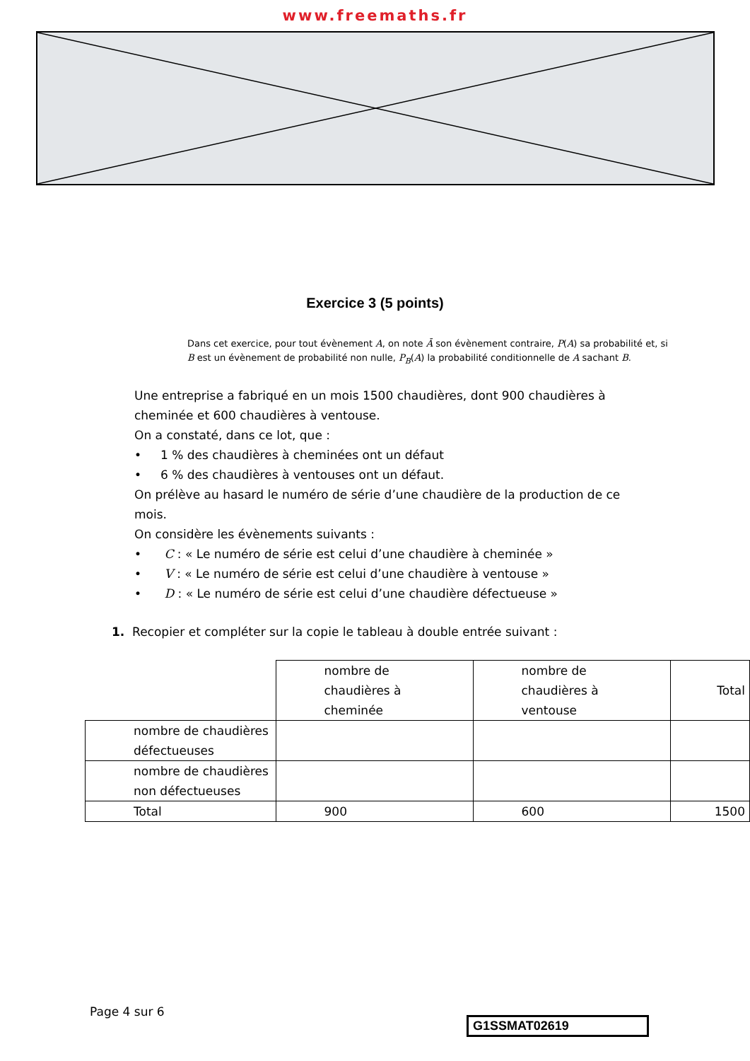www.freemaths.fr
Exercice 3 (5 points)
Dans cet exercice, pour tout évènement A, on note Ā son évènement contraire, P(A) sa probabilité et, si B est un évènement de probabilité non nulle, P<sub>B</sub>(A) la probabilité conditionnelle de A sachant B.
Une entreprise a fabriqué en un mois 1500 chaudières, dont 900 chaudières à cheminée et 600 chaudières à ventouse.
On a constaté, dans ce lot, que :
• 1 % des chaudières à cheminées ont un défaut
• 6 % des chaudières à ventouses ont un défaut.
On prélève au hasard le numéro de série d’une chaudière de la production de ce mois.
On considère les évènements suivants :
• C : « Le numéro de série est celui d’une chaudière à cheminée »
• V : « Le numéro de série est celui d’une chaudière à ventouse »
• D : « Le numéro de série est celui d’une chaudière défectueuse »
1. Recopier et compléter sur la copie le tableau à double entrée suivant :
| | nombre de chaudières à cheminée | nombre de chaudières à ventouse | Total |
| nombre de chaudières défectueuses | | | |
| nombre de chaudières non défectueuses | | | |
| Total | 900 | 600 | 1500 |
Page 4 sur 6
G1SSMAT02619